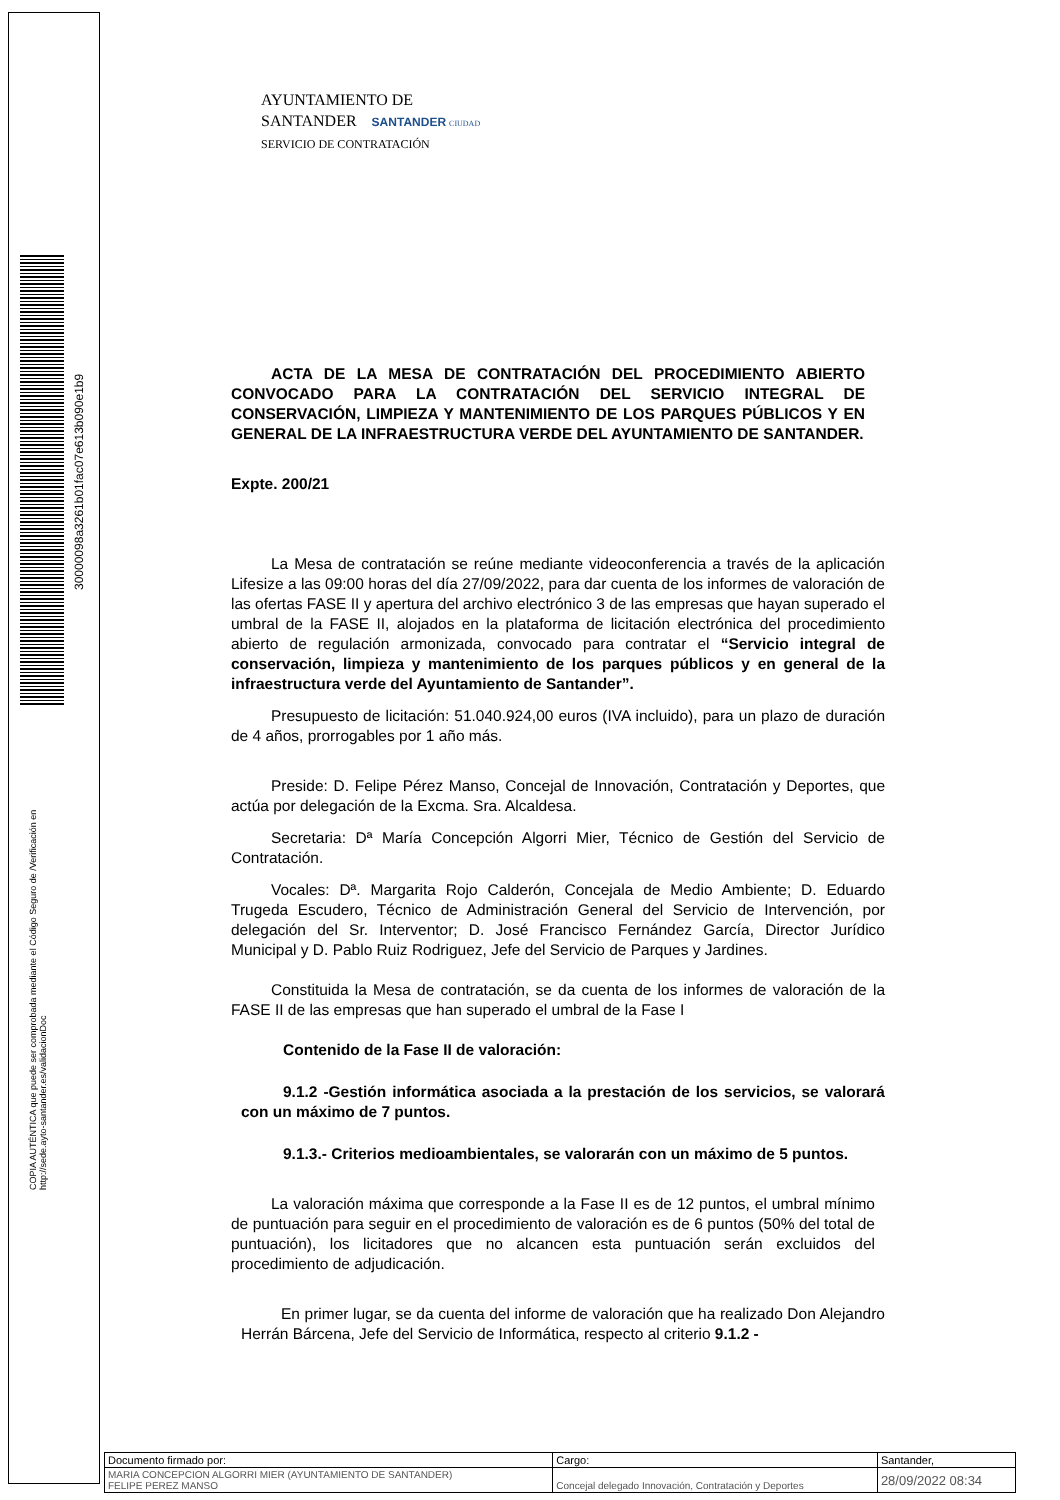COPIA AUTÉNTICA que puede ser comprobada mediante el Código Seguro de /Verificación en http://sede.ayto-santander.es/validacionDoc
AYUNTAMIENTO DE
SANTANDER SANTANDER CIUDAD
SERVICIO DE CONTRATACIÓN
ACTA DE LA MESA DE CONTRATACIÓN DEL PROCEDIMIENTO ABIERTO CONVOCADO PARA LA CONTRATACIÓN DEL SERVICIO INTEGRAL DE CONSERVACIÓN, LIMPIEZA Y MANTENIMIENTO DE LOS PARQUES PÚBLICOS Y EN GENERAL DE LA INFRAESTRUCTURA VERDE DEL AYUNTAMIENTO DE SANTANDER.
Expte. 200/21
La Mesa de contratación se reúne mediante videoconferencia a través de la aplicación Lifesize a las 09:00 horas del día 27/09/2022, para dar cuenta de los informes de valoración de las ofertas FASE II y apertura del archivo electrónico 3 de las empresas que hayan superado el umbral de la FASE II, alojados en la plataforma de licitación electrónica del procedimiento abierto de regulación armonizada, convocado para contratar el “Servicio integral de conservación, limpieza y mantenimiento de los parques públicos y en general de la infraestructura verde del Ayuntamiento de Santander”.
Presupuesto de licitación: 51.040.924,00 euros (IVA incluido), para un plazo de duración de 4 años, prorrogables por 1 año más.
Preside: D. Felipe Pérez Manso, Concejal de Innovación, Contratación y Deportes, que actúa por delegación de la Excma. Sra. Alcaldesa.
Secretaria: Dª María Concepción Algorri Mier, Técnico de Gestión del Servicio de Contratación.
Vocales: Dª. Margarita Rojo Calderón, Concejala de Medio Ambiente; D. Eduardo Trugeda Escudero, Técnico de Administración General del Servicio de Intervención, por delegación del Sr. Interventor; D. José Francisco Fernández García, Director Jurídico Municipal y D. Pablo Ruiz Rodriguez, Jefe del Servicio de Parques y Jardines.
Constituida la Mesa de contratación, se da cuenta de los informes de valoración de la FASE II de las empresas que han superado el umbral de la Fase I
Contenido de la Fase II de valoración:
9.1.2 -Gestión informática asociada a la prestación de los servicios, se valorará con un máximo de 7 puntos.
9.1.3.- Criterios medioambientales, se valorarán con un máximo de 5 puntos.
La valoración máxima que corresponde a la Fase II es de 12 puntos, el umbral mínimo de puntuación para seguir en el procedimiento de valoración es de 6 puntos (50% del total de puntuación), los licitadores que no alcancen esta puntuación serán excluidos del procedimiento de adjudicación.
En primer lugar, se da cuenta del informe de valoración que ha realizado Don Alejandro Herrán Bárcena, Jefe del Servicio de Informática, respecto al criterio 9.1.2 -
| Documento firmado por: | Cargo: | Santander, |
| MARIA CONCEPCION ALGORRI MIER (AYUNTAMIENTO DE SANTANDER) FELIPE PEREZ MANSO | Concejal delegado Innovación, Contratación y Deportes | 28/09/2022 08:34 |
30000098a3261b01fac07e613b090e1b9